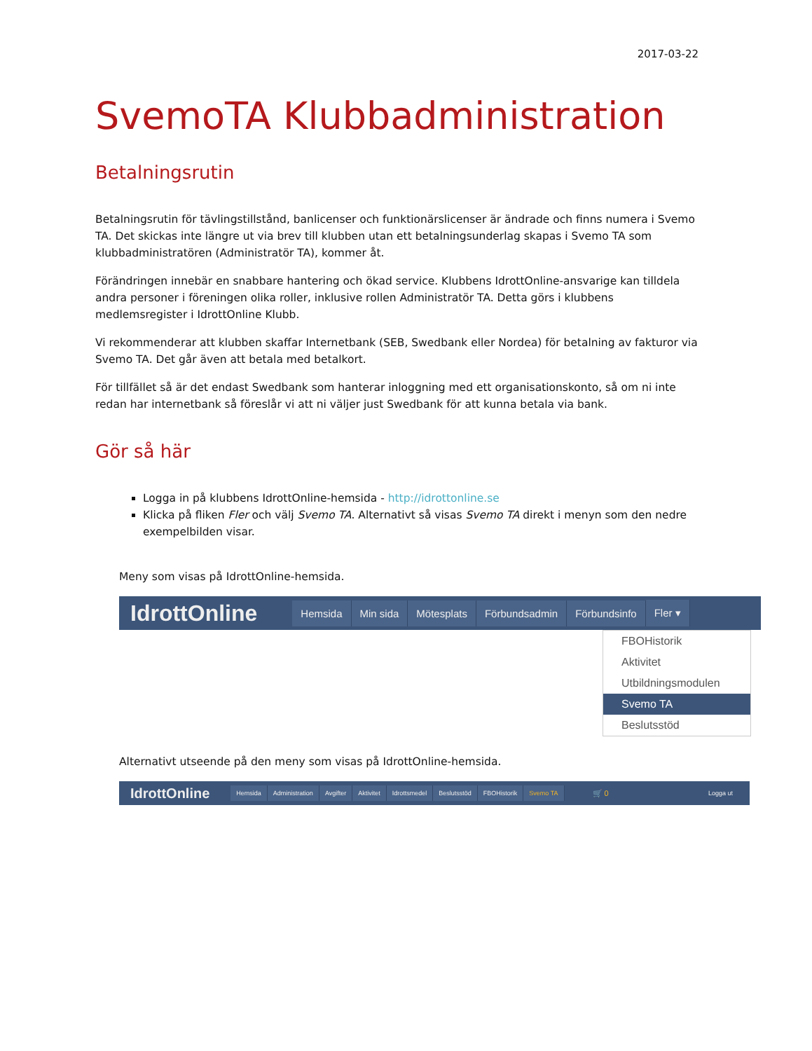2017-03-22
SvemoTA Klubbadministration
Betalningsrutin
Betalningsrutin för tävlingstillstånd, banlicenser och funktionärslicenser är ändrade och finns numera i Svemo TA. Det skickas inte längre ut via brev till klubben utan ett betalningsunderlag skapas i Svemo TA som klubbadministratören (Administratör TA), kommer åt.
Förändringen innebär en snabbare hantering och ökad service. Klubbens IdrottOnline-ansvarige kan tilldela andra personer i föreningen olika roller, inklusive rollen Administratör TA. Detta görs i klubbens medlemsregister i IdrottOnline Klubb.
Vi rekommenderar att klubben skaffar Internetbank (SEB, Swedbank eller Nordea) för betalning av fakturor via Svemo TA. Det går även att betala med betalkort.
För tillfället så är det endast Swedbank som hanterar inloggning med ett organisationskonto, så om ni inte redan har internetbank så föreslår vi att ni väljer just Swedbank för att kunna betala via bank.
Gör så här
Logga in på klubbens IdrottOnline-hemsida - http://idrottonline.se
Klicka på fliken Fler och välj Svemo TA. Alternativt så visas Svemo TA direkt i menyn som den nedre exempelbilden visar.
Meny som visas på IdrottOnline-hemsida.
IdrottOnline Hemsida Min sida Mötesplats Förbundsadmin Förbundsinfo Fler ▾
FBOHistorik
Aktivitet
Utbildningsmodulen
Svemo TA
Beslutsstöd
Alternativt utseende på den meny som visas på IdrottOnline-hemsida.
IdrottOnline Hemsida Administration Avgifter Aktivitet Idrottsmedel Beslutsstöd FBOHistorik Svemo TA 🛒 0 Logga ut